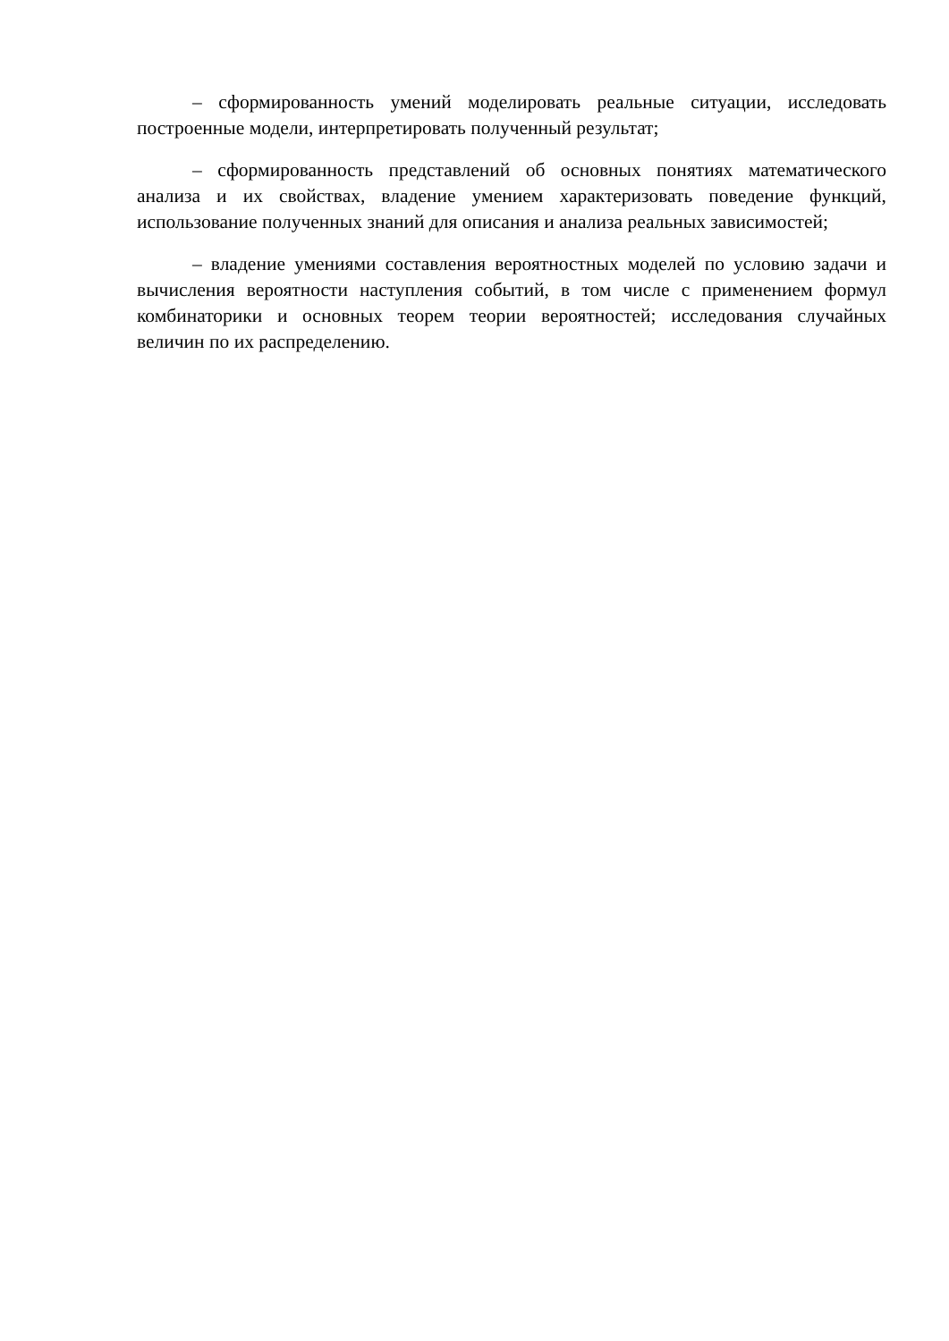– сформированность умений моделировать реальные ситуации, исследовать построенные модели, интерпретировать полученный результат;
– сформированность представлений об основных понятиях математического анализа и их свойствах, владение умением характеризовать поведение функций, использование полученных знаний для описания и анализа реальных зависимостей;
– владение умениями составления вероятностных моделей по условию задачи и вычисления вероятности наступления событий, в том числе с применением формул комбинаторики и основных теорем теории вероятностей; исследования случайных величин по их распределению.